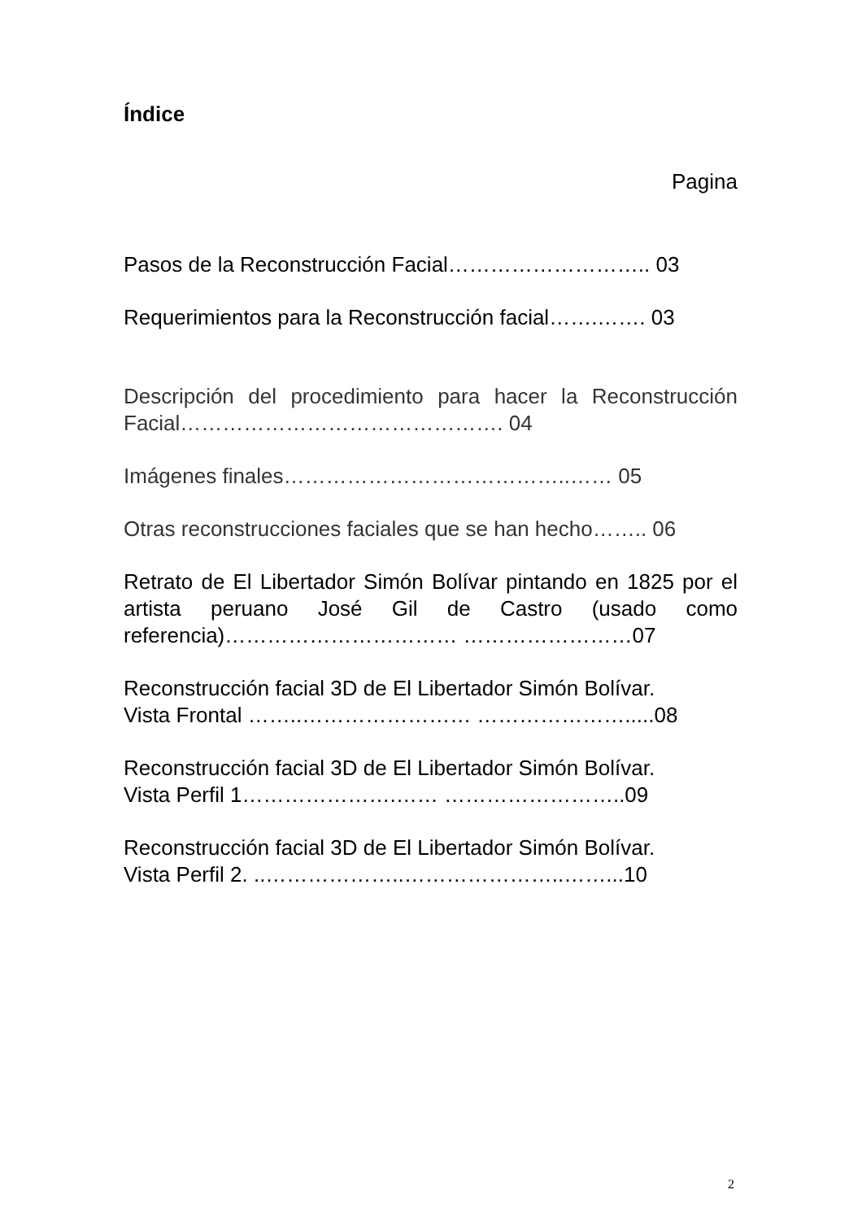Índice
Pagina
Pasos de la Reconstrucción Facial……………………….. 03
Requerimientos para la Reconstrucción facial…….……. 03
Descripción del procedimiento para hacer la Reconstrucción Facial………………………………………. 04
Imágenes finales…………………………………..…… 05
Otras reconstrucciones faciales que se han hecho…….. 06
Retrato de El Libertador Simón Bolívar pintando en 1825 por el artista peruano José Gil de Castro (usado como referencia)…………………………… ……………………07
Reconstrucción facial 3D de El Libertador Simón Bolívar.
Vista Frontal ……..…………………… ………………….....08
Reconstrucción facial 3D de El Libertador Simón Bolívar.
Vista Perfil 1………………….…… ……………………..09
Reconstrucción facial 3D de El Libertador Simón Bolívar.
Vista Perfil 2. ..………………..…………………..……...10
2